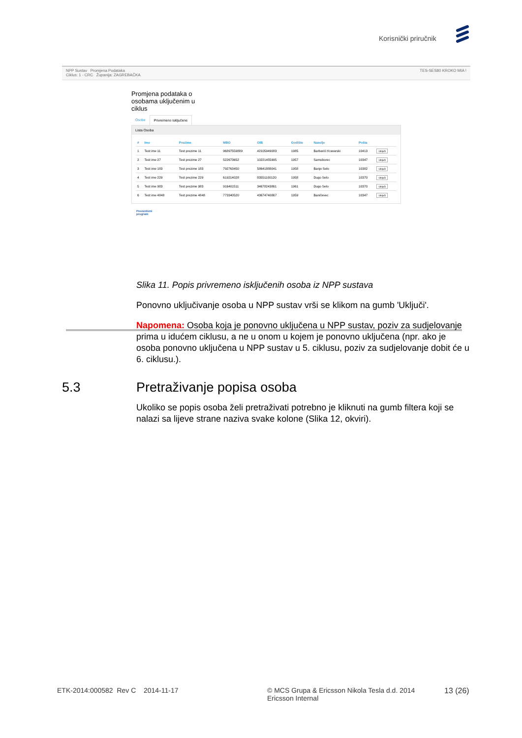Korisnički priručnik
NPP Sustav Promjena Podataka
Ciklus: 1 - CRC Županija: ZAGREBAČKA
TES-SES80 KROKO MIA !
Promjena podataka o osobama uključenim u ciklus
Osobe Privremeno isključene
Lista Osoba
| # | Ime | Prezime | MBO | OIB | Godište | Naselje | Pošta | |
| --- | --- | --- | --- | --- | --- | --- | --- | --- |
| 1 | Test ime 11 | Test prezime 11 | 96897559889 | 42105949083 | 1985 | Barbarići Kravarski | 10413 | Uključi |
| 2 | Test ime 27 | Test prezime 27 | 522673652 | 10221455995 | 1957 | Samoborec | 10347 | Uključi |
| 3 | Test ime 183 | Test prezime 183 | 792763450 | 58641888041 | 1958 | Banje Selo | 10382 | Uključi |
| 4 | Test ime 229 | Test prezime 229 | 619214028 | 83551100120 | 1958 | Dugo Selo | 10370 | Uključi |
| 5 | Test ime 983 | Test prezime 983 | 916401511 | 34678243861 | 1961 | Dugo Selo | 10370 | Uključi |
| 6 | Test ime 4848 | Test prezime 4848 | 773340520 | 43674740867 | 1959 | Baničevec | 10347 | Uključi |
Preventivni
program
Slika 11. Popis privremeno isključenih osoba iz NPP sustava
Ponovno uključivanje osoba u NPP sustav vrši se klikom na gumb 'Uključi'.
Napomena: Osoba koja je ponovno uključena u NPP sustav, poziv za sudjelovanje prima u idućem ciklusu, a ne u onom u kojem je ponovno uključena (npr. ako je osoba ponovno uključena u NPP sustav u 5. ciklusu, poziv za sudjelovanje dobit će u 6. ciklusu.).
5.3 Pretraživanje popisa osoba
Ukoliko se popis osoba želi pretraživati potrebno je kliknuti na gumb filtera koji se nalazi sa lijeve strane naziva svake kolone (Slika 12, okviri).
ETK-2014:000582 Rev C 2014-11-17 © MCS Grupa & Ericsson Nikola Tesla d.d. 2014
Ericsson Internal
13 (26)